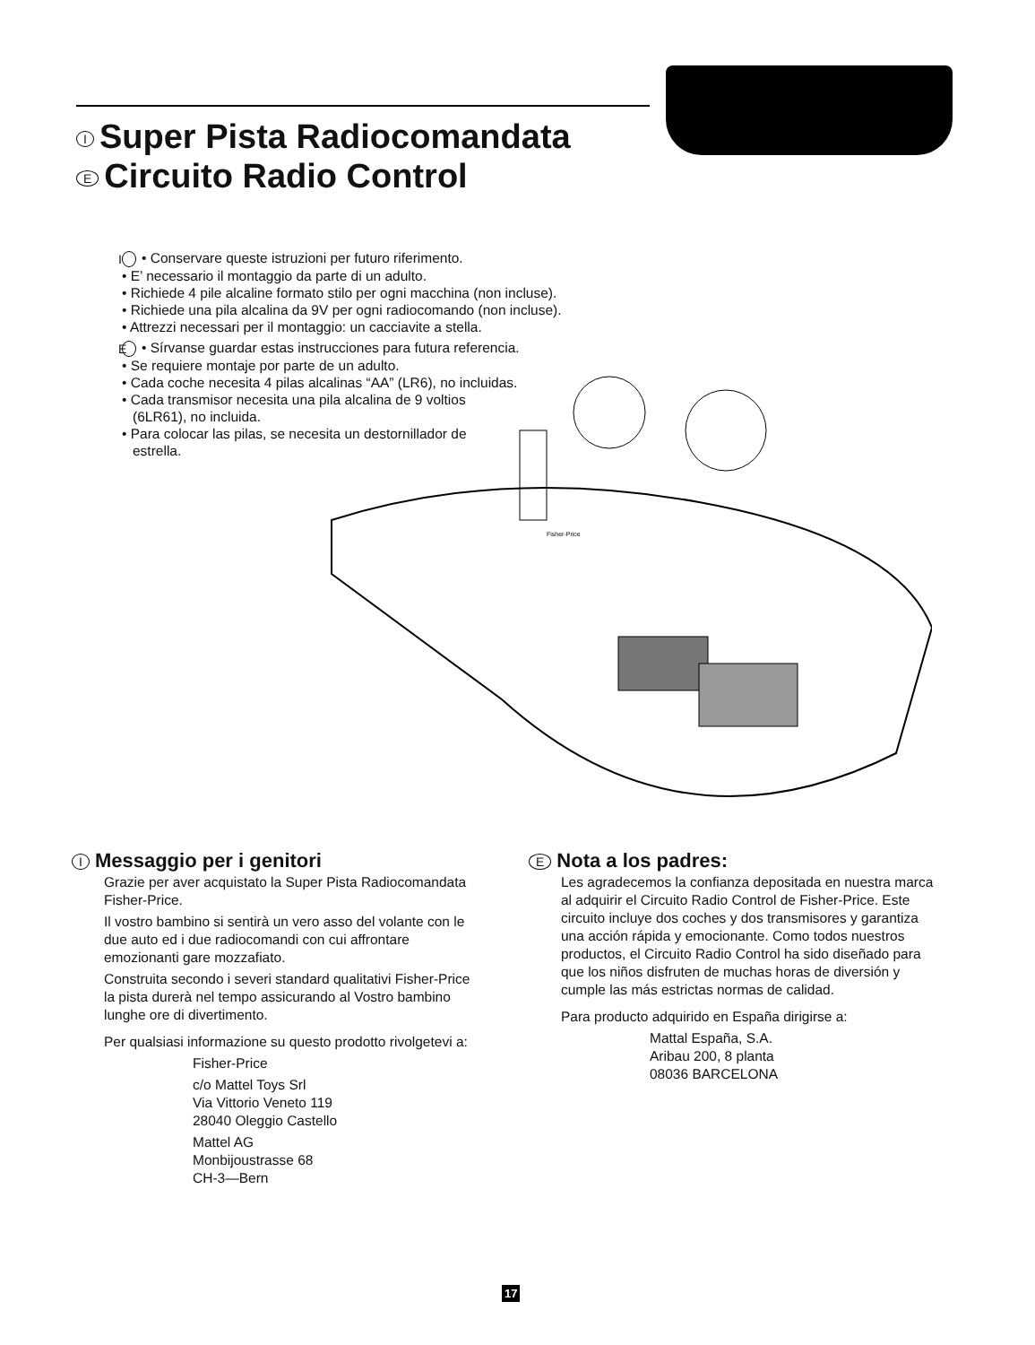I Super Pista Radiocomandata
E Circuito Radio Control
I • Conservare queste istruzioni per futuro riferimento.
• E’ necessario il montaggio da parte di un adulto.
• Richiede 4 pile alcaline formato stilo per ogni macchina (non incluse).
• Richiede una pila alcalina da 9V per ogni radiocomando (non incluse).
• Attrezzi necessari per il montaggio: un cacciavite a stella.
E • Sírvanse guardar estas instrucciones para futura referencia.
• Se requiere montaje por parte de un adulto.
• Cada coche necesita 4 pilas alcalinas “AA” (LR6), no incluidas.
• Cada transmisor necesita una pila alcalina de 9 voltios
(6LR61), no incluida.
• Para colocar las pilas, se necesita un destornillador de
estrella.
Fisher-Price
I Messaggio per i genitori
Grazie per aver acquistato la Super Pista Radiocomandata Fisher-Price.
Il vostro bambino si sentirà un vero asso del volante con le due auto ed i due radiocomandi con cui affrontare emozionanti gare mozzafiato.
Construita secondo i severi standard qualitativi Fisher-Price la pista durerà nel tempo assicurando al Vostro bambino lunghe ore di divertimento.
Per qualsiasi informazione su questo prodotto rivolgetevi a:
Fisher-Price
c/o Mattel Toys Srl
Via Vittorio Veneto 119
28040 Oleggio Castello
Mattel AG
Monbijoustrasse 68
CH-3—Bern
E Nota a los padres:
Les agradecemos la confianza depositada en nuestra marca al adquirir el Circuito Radio Control de Fisher-Price. Este circuito incluye dos coches y dos transmisores y garantiza una acción rápida y emocionante. Como todos nuestros productos, el Circuito Radio Control ha sido diseñado para que los niños disfruten de muchas horas de diversión y cumple las más estrictas normas de calidad.
Para producto adquirido en España dirigirse a:
Mattal España, S.A.
Aribau 200, 8 planta
08036 BARCELONA
17